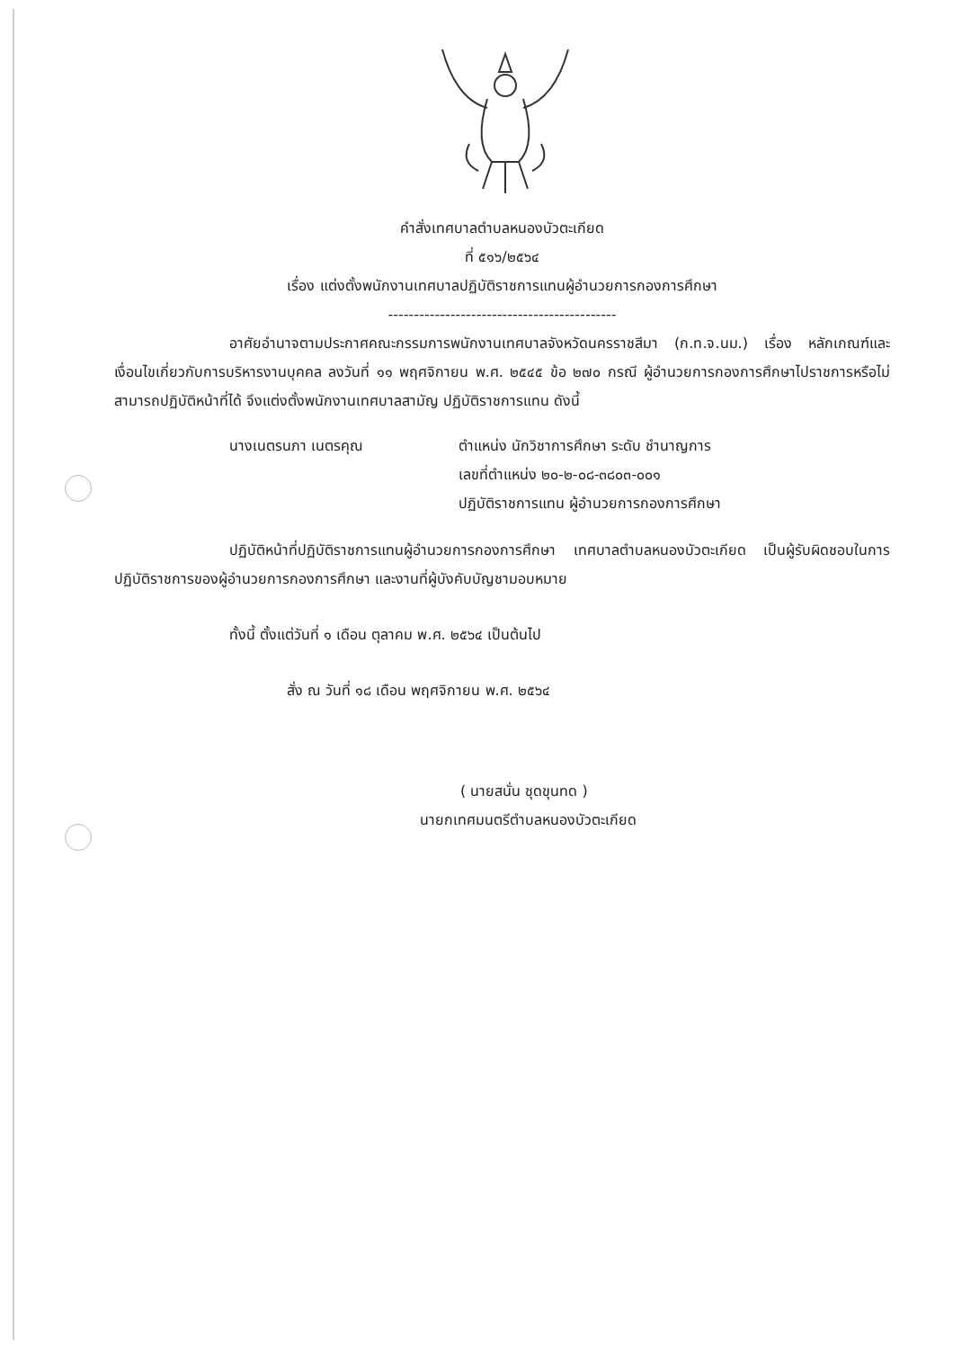คำสั่งเทศบาลตำบลหนองบัวตะเกียด
ที่ ๕๑๖/๒๕๖๔
เรื่อง แต่งตั้งพนักงานเทศบาลปฏิบัติราชการแทนผู้อำนวยการกองการศึกษา
--------------------------------------------
อาศัยอำนาจตามประกาศคณะกรรมการพนักงานเทศบาลจังหวัดนครราชสีมา (ก.ท.จ.นม.) เรื่อง หลักเกณฑ์และเงื่อนไขเกี่ยวกับการบริหารงานบุคคล ลงวันที่ ๑๑ พฤศจิกายน พ.ศ. ๒๕๔๕ ข้อ ๒๗๐ กรณี ผู้อำนวยการกองการศึกษาไปราชการหรือไม่สามารถปฏิบัติหน้าที่ได้ จึงแต่งตั้งพนักงานเทศบาลสามัญ ปฏิบัติราชการแทน ดังนี้
นางเนตรนภา เนตรคุณ ตำแหน่ง นักวิชาการศึกษา ระดับ ชำนาญการ
เลขที่ตำแหน่ง ๒๐-๒-๐๘-๓๘๐๓-๐๐๑
ปฏิบัติราชการแทน ผู้อำนวยการกองการศึกษา
ปฏิบัติหน้าที่ปฏิบัติราชการแทนผู้อำนวยการกองการศึกษา เทศบาลตำบลหนองบัวตะเกียด เป็นผู้รับผิดชอบในการปฏิบัติราชการของผู้อำนวยการกองการศึกษา และงานที่ผู้บังคับบัญชามอบหมาย
ทั้งนี้ ตั้งแต่วันที่ ๑ เดือน ตุลาคม พ.ศ. ๒๕๖๔ เป็นต้นไป
สั่ง ณ วันที่ ๑๘ เดือน พฤศจิกายน พ.ศ. ๒๕๖๔
( นายสนั่น ชุดขุนทด )
นายกเทศมนตรีตำบลหนองบัวตะเกียด